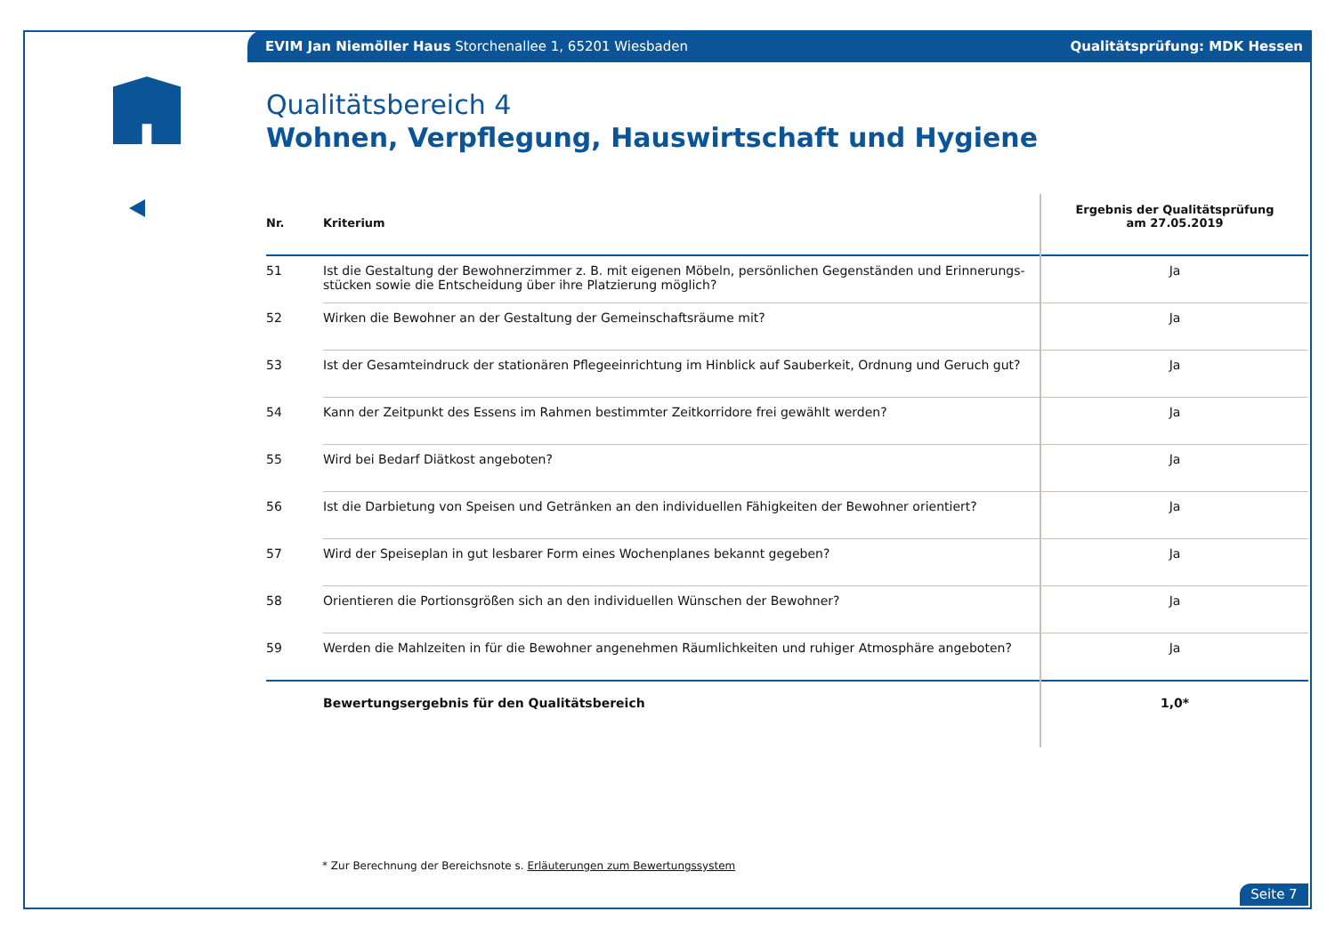EVIM Jan Niemöller Haus Storchenallee 1, 65201 Wiesbaden Qualitätsprüfung: MDK Hessen
Qualitätsbereich 4
Wohnen, Verpflegung, Hauswirtschaft und Hygiene
| Nr. | Kriterium | Ergebnis der Qualitätsprüfung am 27.05.2019 |
| --- | --- | --- |
| 51 | Ist die Gestaltung der Bewohnerzimmer z. B. mit eigenen Möbeln, persönlichen Gegenständen und Erinnerungs-stücken sowie die Entscheidung über ihre Platzierung möglich? | Ja |
| 52 | Wirken die Bewohner an der Gestaltung der Gemeinschaftsräume mit? | Ja |
| 53 | Ist der Gesamteindruck der stationären Pflegeeinrichtung im Hinblick auf Sauberkeit, Ordnung und Geruch gut? | Ja |
| 54 | Kann der Zeitpunkt des Essens im Rahmen bestimmter Zeitkorridore frei gewählt werden? | Ja |
| 55 | Wird bei Bedarf Diätkost angeboten? | Ja |
| 56 | Ist die Darbietung von Speisen und Getränken an den individuellen Fähigkeiten der Bewohner orientiert? | Ja |
| 57 | Wird der Speiseplan in gut lesbarer Form eines Wochenplanes bekannt gegeben? | Ja |
| 58 | Orientieren die Portionsgrößen sich an den individuellen Wünschen der Bewohner? | Ja |
| 59 | Werden die Mahlzeiten in für die Bewohner angenehmen Räumlichkeiten und ruhiger Atmosphäre angeboten? | Ja |
| | Bewertungsergebnis für den Qualitätsbereich | 1,0* |
* Zur Berechnung der Bereichsnote s. Erläuterungen zum Bewertungssystem
Seite 7